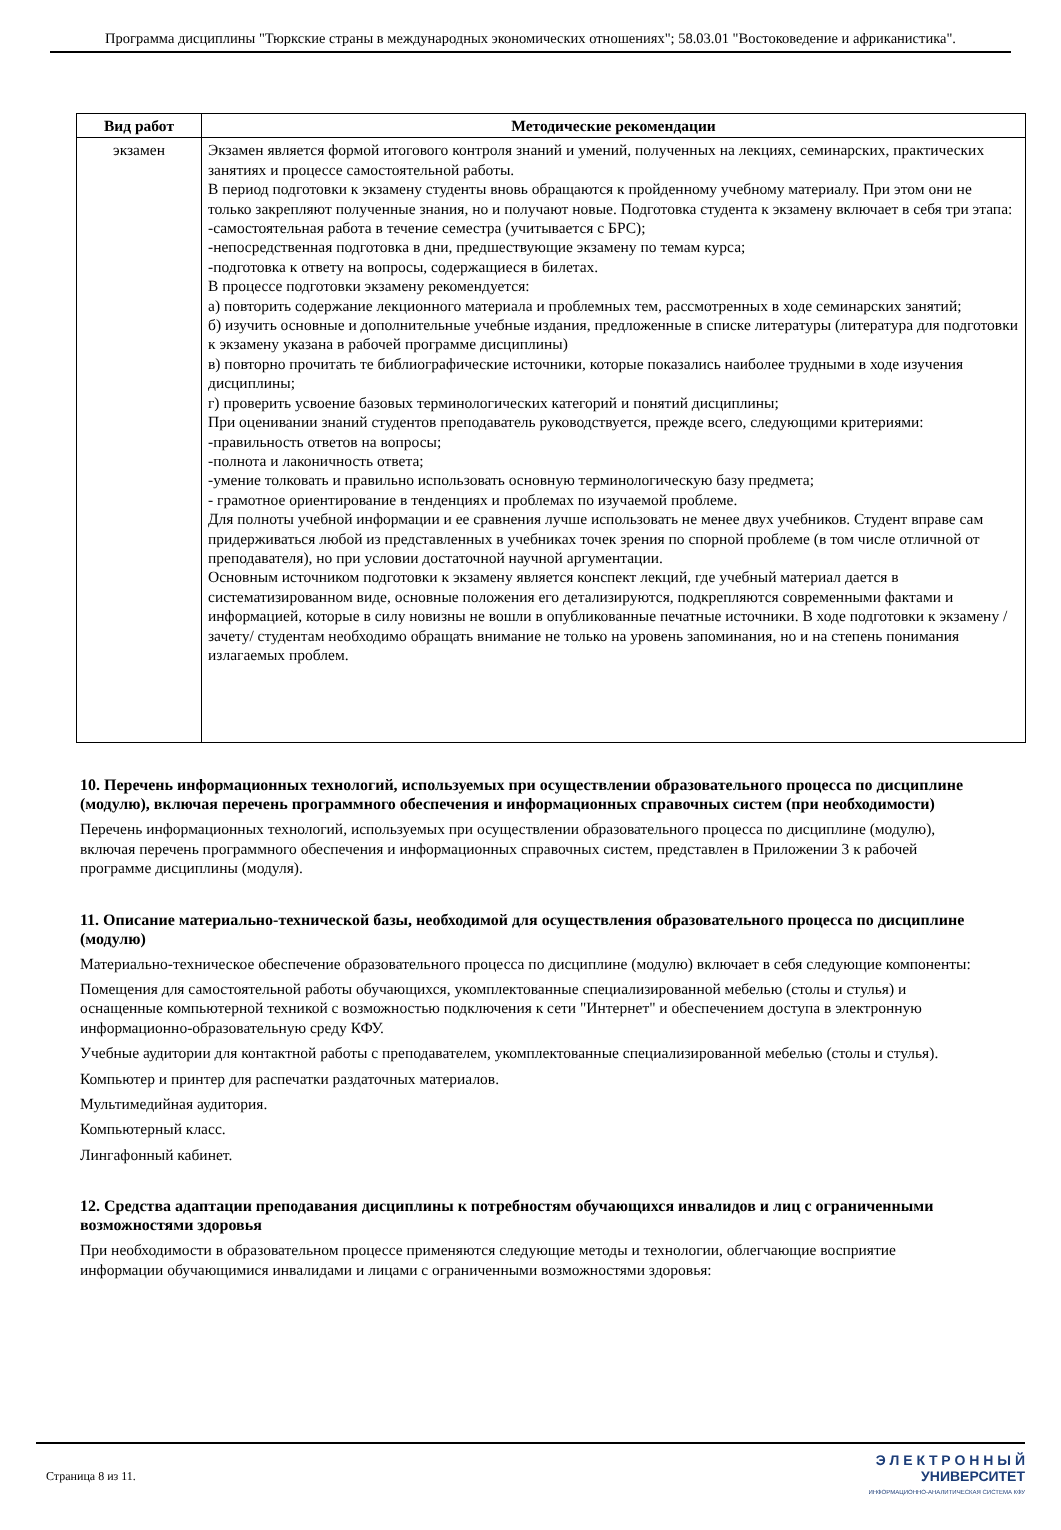Программа дисциплины "Тюркские страны в международных экономических отношениях"; 58.03.01 "Востоковедение и африканистика".
| Вид работ | Методические рекомендации |
| --- | --- |
| экзамен | Экзамен является формой итогового контроля знаний и умений, полученных на лекциях, семинарских, практических занятиях и процессе самостоятельной работы. В период подготовки к экзамену студенты вновь обращаются к пройденному учебному материалу. При этом они не только закрепляют полученные знания, но и получают новые. Подготовка студента к экзамену включает в себя три этапа: -самостоятельная работа в течение семестра (учитывается с БРС); -непосредственная подготовка в дни, предшествующие экзамену по темам курса; -подготовка к ответу на вопросы, содержащиеся в билетах. В процессе подготовки экзамену рекомендуется: а) повторить содержание лекционного материала и проблемных тем, рассмотренных в ходе семинарских занятий; б) изучить основные и дополнительные учебные издания, предложенные в списке литературы (литература для подготовки к экзамену указана в рабочей программе дисциплины) в) повторно прочитать те библиографические источники, которые показались наиболее трудными в ходе изучения дисциплины; г) проверить усвоение базовых терминологических категорий и понятий дисциплины; При оценивании знаний студентов преподаватель руководствуется, прежде всего, следующими критериями: -правильность ответов на вопросы; -полнота и лаконичность ответа; -умение толковать и правильно использовать основную терминологическую базу предмета; - грамотное ориентирование в тенденциях и проблемах по изучаемой проблеме. Для полноты учебной информации и ее сравнения лучше использовать не менее двух учебников. Студент вправе сам придерживаться любой из представленных в учебниках точек зрения по спорной проблеме (в том числе отличной от преподавателя), но при условии достаточной научной аргументации. Основным источником подготовки к экзамену является конспект лекций, где учебный материал дается в систематизированном виде, основные положения его детализируются, подкрепляются современными фактами и информацией, которые в силу новизны не вошли в опубликованные печатные источники. В ходе подготовки к экзамену /зачету/ студентам необходимо обращать внимание не только на уровень запоминания, но и на степень понимания излагаемых проблем. |
10. Перечень информационных технологий, используемых при осуществлении образовательного процесса по дисциплине (модулю), включая перечень программного обеспечения и информационных справочных систем (при необходимости)
Перечень информационных технологий, используемых при осуществлении образовательного процесса по дисциплине (модулю), включая перечень программного обеспечения и информационных справочных систем, представлен в Приложении 3 к рабочей программе дисциплины (модуля).
11. Описание материально-технической базы, необходимой для осуществления образовательного процесса по дисциплине (модулю)
Материально-техническое обеспечение образовательного процесса по дисциплине (модулю) включает в себя следующие компоненты:
Помещения для самостоятельной работы обучающихся, укомплектованные специализированной мебелью (столы и стулья) и оснащенные компьютерной техникой с возможностью подключения к сети "Интернет" и обеспечением доступа в электронную информационно-образовательную среду КФУ.
Учебные аудитории для контактной работы с преподавателем, укомплектованные специализированной мебелью (столы и стулья).
Компьютер и принтер для распечатки раздаточных материалов.
Мультимедийная аудитория.
Компьютерный класс.
Лингафонный кабинет.
12. Средства адаптации преподавания дисциплины к потребностям обучающихся инвалидов и лиц с ограниченными возможностями здоровья
При необходимости в образовательном процессе применяются следующие методы и технологии, облегчающие восприятие информации обучающимися инвалидами и лицами с ограниченными возможностями здоровья:
Страница 8 из 11.
Э Л Е К Т Р О Н Н Ы Й
УНИВЕРСИТЕТ
ИНФОРМАЦИОННО-АНАЛИТИЧЕСКАЯ СИСТЕМА КФУ